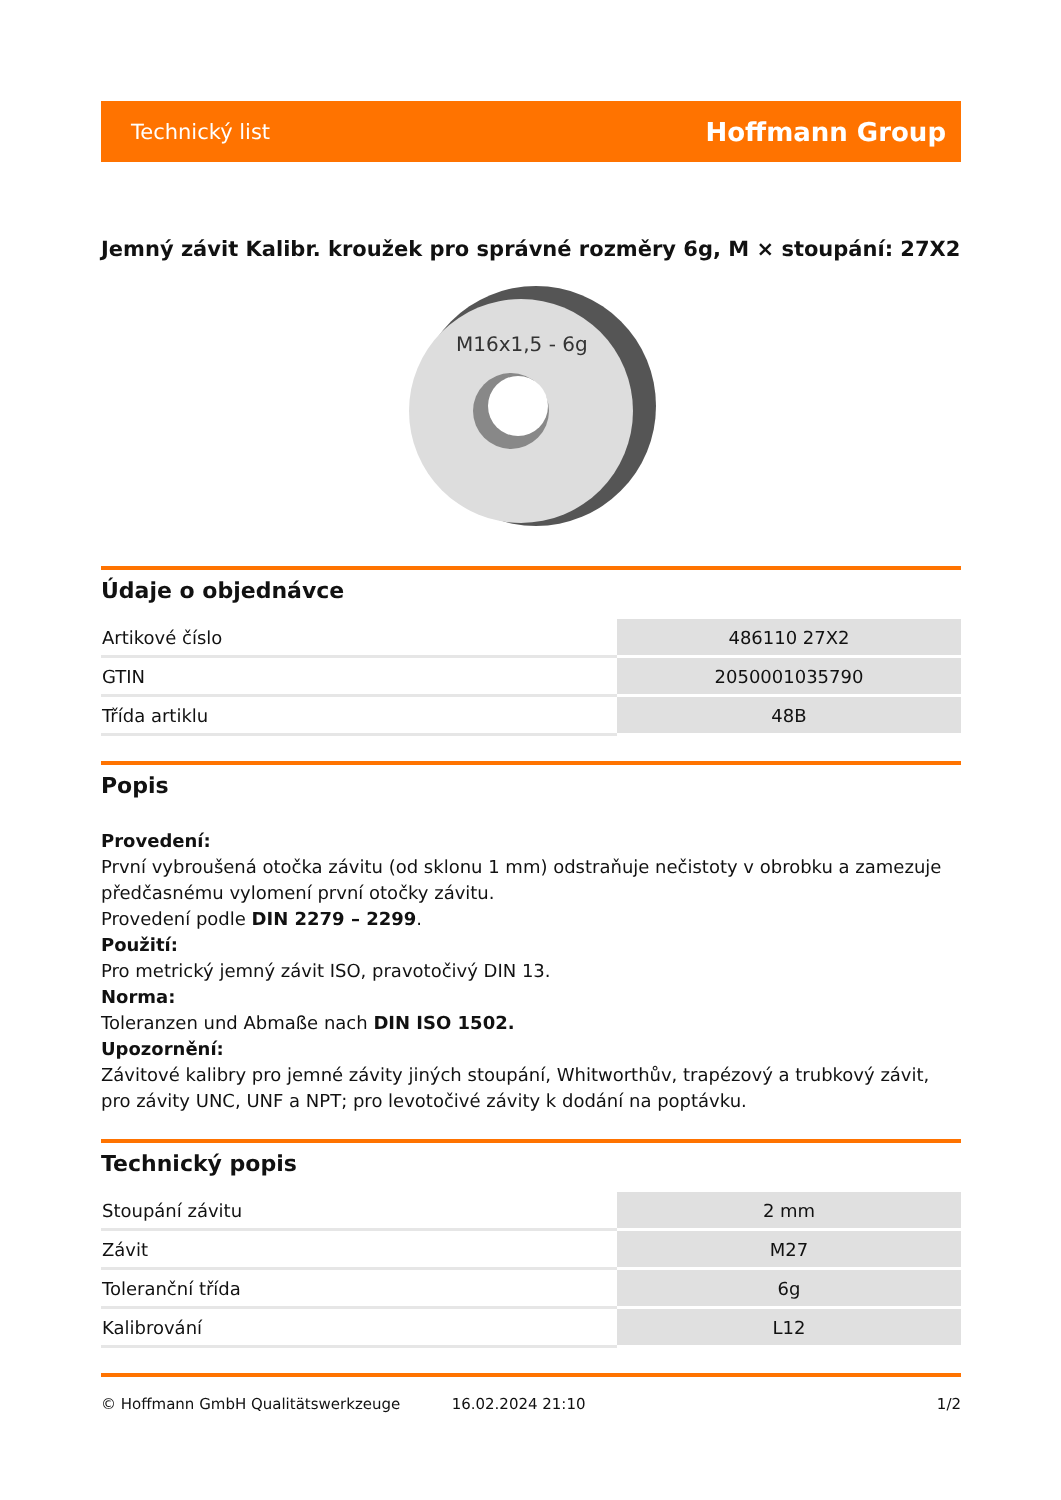Technický list Hoffmann Group
Jemný závit Kalibr. kroužek pro správné rozměry 6g, M × stoupání: 27X2
M16x1,5 - 6g
Údaje o objednávce
| Artikové číslo | 486110 27X2 |
| GTIN | 2050001035790 |
| Třída artiklu | 48B |
Popis
Provedení:
První vybroušená otočka závitu (od sklonu 1 mm) odstraňuje nečistoty v obrobku a zamezuje předčasnému vylomení první otočky závitu.
Provedení podle DIN 2279 – 2299.
Použití:
Pro metrický jemný závit ISO, pravotočivý DIN 13.
Norma:
Toleranzen und Abmaße nach DIN ISO 1502.
Upozornění:
Závitové kalibry pro jemné závity jiných stoupání, Whitworthův, trapézový a trubkový závit, pro závity UNC, UNF a NPT; pro levotočivé závity k dodání na poptávku.
Technický popis
| Stoupání závitu | 2 mm |
| Závit | M27 |
| Toleranční třída | 6g |
| Kalibrování | L12 |
© Hoffmann GmbH Qualitätswerkzeuge 16.02.2024 21:10 1/2